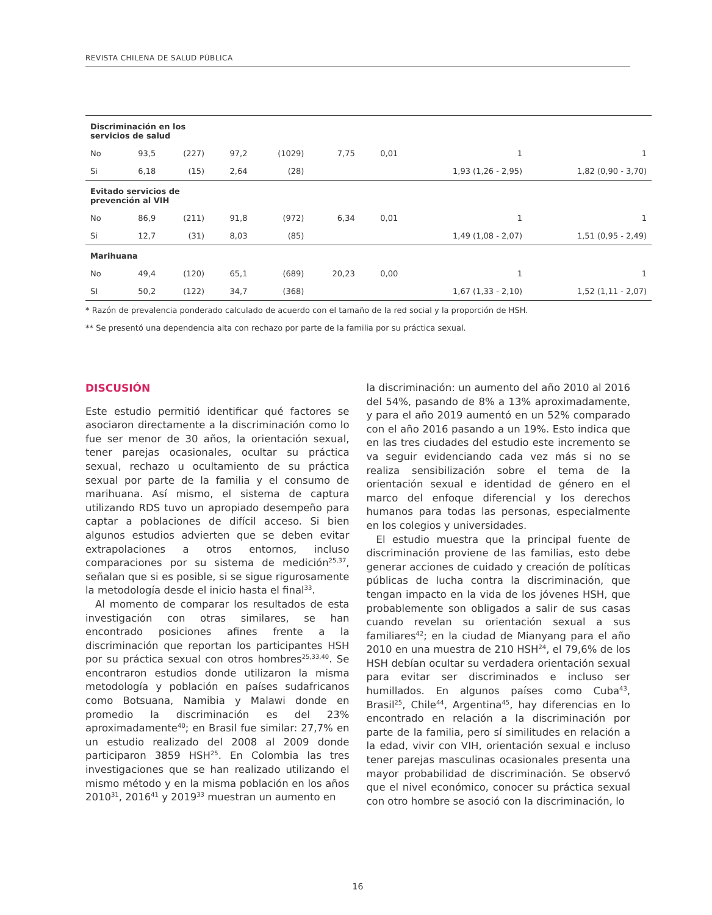REVISTA CHILENA DE SALUD PÚBLICA
| Discriminación en los servicios de salud | | | | | | | | |
| No | 93,5 | (227) | 97,2 | (1029) | 7,75 | 0,01 | 1 | 1 |
| Si | 6,18 | (15) | 2,64 | (28) | | | 1,93 (1,26 - 2,95) | 1,82 (0,90 - 3,70) |
| Evitado servicios de prevención al VIH | | | | | | | | |
| No | 86,9 | (211) | 91,8 | (972) | 6,34 | 0,01 | 1 | 1 |
| Si | 12,7 | (31) | 8,03 | (85) | | | 1,49 (1,08 - 2,07) | 1,51 (0,95 - 2,49) |
| Marihuana | | | | | | | | |
| No | 49,4 | (120) | 65,1 | (689) | 20,23 | 0,00 | 1 | 1 |
| SI | 50,2 | (122) | 34,7 | (368) | | | 1,67 (1,33 - 2,10) | 1,52 (1,11 - 2,07) |
* Razón de prevalencia ponderado calculado de acuerdo con el tamaño de la red social y la proporción de HSH.
** Se presentó una dependencia alta con rechazo por parte de la familia por su práctica sexual.
DISCUSIÓN
Este estudio permitió identificar qué factores se asociaron directamente a la discriminación como lo fue ser menor de 30 años, la orientación sexual, tener parejas ocasionales, ocultar su práctica sexual, rechazo u ocultamiento de su práctica sexual por parte de la familia y el consumo de marihuana. Así mismo, el sistema de captura utilizando RDS tuvo un apropiado desempeño para captar a poblaciones de difícil acceso. Si bien algunos estudios advierten que se deben evitar extrapolaciones a otros entornos, incluso comparaciones por su sistema de medición<sup>25,37</sup>, señalan que si es posible, si se sigue rigurosamente la metodología desde el inicio hasta el final<sup>33</sup>.
Al momento de comparar los resultados de esta investigación con otras similares, se han encontrado posiciones afines frente a la discriminación que reportan los participantes HSH por su práctica sexual con otros hombres<sup>25,33,40</sup>. Se encontraron estudios donde utilizaron la misma metodología y población en países sudafricanos como Botsuana, Namibia y Malawi donde en promedio la discriminación es del 23% aproximadamente<sup>40</sup>; en Brasil fue similar: 27,7% en un estudio realizado del 2008 al 2009 donde participaron 3859 HSH<sup>25</sup>. En Colombia las tres investigaciones que se han realizado utilizando el mismo método y en la misma población en los años 2010<sup>31</sup>, 2016<sup>41</sup> y 2019<sup>33</sup> muestran un aumento en
la discriminación: un aumento del año 2010 al 2016 del 54%, pasando de 8% a 13% aproximadamente, y para el año 2019 aumentó en un 52% comparado con el año 2016 pasando a un 19%. Esto indica que en las tres ciudades del estudio este incremento se va seguir evidenciando cada vez más si no se realiza sensibilización sobre el tema de la orientación sexual e identidad de género en el marco del enfoque diferencial y los derechos humanos para todas las personas, especialmente en los colegios y universidades.
El estudio muestra que la principal fuente de discriminación proviene de las familias, esto debe generar acciones de cuidado y creación de políticas públicas de lucha contra la discriminación, que tengan impacto en la vida de los jóvenes HSH, que probablemente son obligados a salir de sus casas cuando revelan su orientación sexual a sus familiares<sup>42</sup>; en la ciudad de Mianyang para el año 2010 en una muestra de 210 HSH<sup>24</sup>, el 79,6% de los HSH debían ocultar su verdadera orientación sexual para evitar ser discriminados e incluso ser humillados. En algunos países como Cuba<sup>43</sup>, Brasil<sup>25</sup>, Chile<sup>44</sup>, Argentina<sup>45</sup>, hay diferencias en lo encontrado en relación a la discriminación por parte de la familia, pero sí similitudes en relación a la edad, vivir con VIH, orientación sexual e incluso tener parejas masculinas ocasionales presenta una mayor probabilidad de discriminación. Se observó que el nivel económico, conocer su práctica sexual con otro hombre se asoció con la discriminación, lo
16